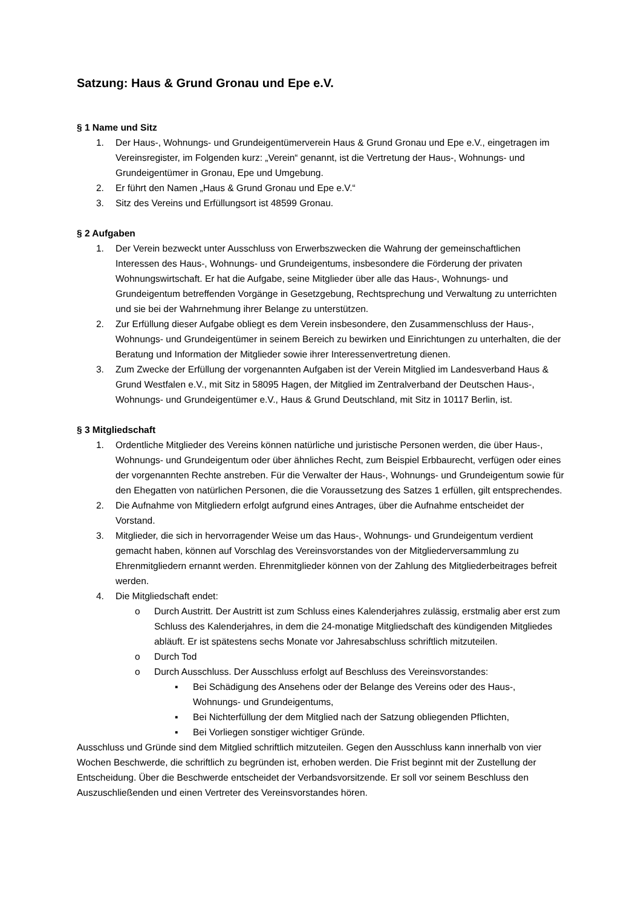Satzung: Haus & Grund Gronau und Epe e.V.
§ 1 Name und Sitz
1. Der Haus-, Wohnungs- und Grundeigentümerverein Haus & Grund Gronau und Epe e.V., eingetragen im Vereinsregister, im Folgenden kurz: „Verein“ genannt, ist die Vertretung der Haus-, Wohnungs- und Grundeigentümer in Gronau, Epe und Umgebung.
2. Er führt den Namen „Haus & Grund Gronau und Epe e.V.“
3. Sitz des Vereins und Erfüllungsort ist 48599 Gronau.
§ 2 Aufgaben
1. Der Verein bezweckt unter Ausschluss von Erwerbszwecken die Wahrung der gemeinschaftlichen Interessen des Haus-, Wohnungs- und Grundeigentums, insbesondere die Förderung der privaten Wohnungswirtschaft. Er hat die Aufgabe, seine Mitglieder über alle das Haus-, Wohnungs- und Grundeigentum betreffenden Vorgänge in Gesetzgebung, Rechtsprechung und Verwaltung zu unterrichten und sie bei der Wahrnehmung ihrer Belange zu unterstützen.
2. Zur Erfüllung dieser Aufgabe obliegt es dem Verein insbesondere, den Zusammenschluss der Haus-, Wohnungs- und Grundeigentümer in seinem Bereich zu bewirken und Einrichtungen zu unterhalten, die der Beratung und Information der Mitglieder sowie ihrer Interessenvertretung dienen.
3. Zum Zwecke der Erfüllung der vorgenannten Aufgaben ist der Verein Mitglied im Landesverband Haus & Grund Westfalen e.V., mit Sitz in 58095 Hagen, der Mitglied im Zentralverband der Deutschen Haus-, Wohnungs- und Grundeigentümer e.V., Haus & Grund Deutschland, mit Sitz in 10117 Berlin, ist.
§ 3 Mitgliedschaft
1. Ordentliche Mitglieder des Vereins können natürliche und juristische Personen werden, die über Haus-, Wohnungs- und Grundeigentum oder über ähnliches Recht, zum Beispiel Erbbaurecht, verfügen oder eines der vorgenannten Rechte anstreben. Für die Verwalter der Haus-, Wohnungs- und Grundeigentum sowie für den Ehegatten von natürlichen Personen, die die Voraussetzung des Satzes 1 erfüllen, gilt entsprechendes.
2. Die Aufnahme von Mitgliedern erfolgt aufgrund eines Antrages, über die Aufnahme entscheidet der Vorstand.
3. Mitglieder, die sich in hervorragender Weise um das Haus-, Wohnungs- und Grundeigentum verdient gemacht haben, können auf Vorschlag des Vereinsvorstandes von der Mitgliederversammlung zu Ehrenmitgliedern ernannt werden. Ehrenmitglieder können von der Zahlung des Mitgliederbeitrages befreit werden.
4. Die Mitgliedschaft endet:
o Durch Austritt. Der Austritt ist zum Schluss eines Kalenderjahres zulässig, erstmalig aber erst zum Schluss des Kalenderjahres, in dem die 24-monatige Mitgliedschaft des kündigenden Mitgliedes abläuft. Er ist spätestens sechs Monate vor Jahresabschluss schriftlich mitzuteilen.
o Durch Tod
o Durch Ausschluss. Der Ausschluss erfolgt auf Beschluss des Vereinsvorstandes:
▪ Bei Schädigung des Ansehens oder der Belange des Vereins oder des Haus-, Wohnungs- und Grundeigentums,
▪ Bei Nichterfüllung der dem Mitglied nach der Satzung obliegenden Pflichten,
▪ Bei Vorliegen sonstiger wichtiger Gründe.
Ausschluss und Gründe sind dem Mitglied schriftlich mitzuteilen. Gegen den Ausschluss kann innerhalb von vier Wochen Beschwerde, die schriftlich zu begründen ist, erhoben werden. Die Frist beginnt mit der Zustellung der Entscheidung. Über die Beschwerde entscheidet der Verbandsvorsitzende. Er soll vor seinem Beschluss den Auszuschließenden und einen Vertreter des Vereinsvorstandes hören.